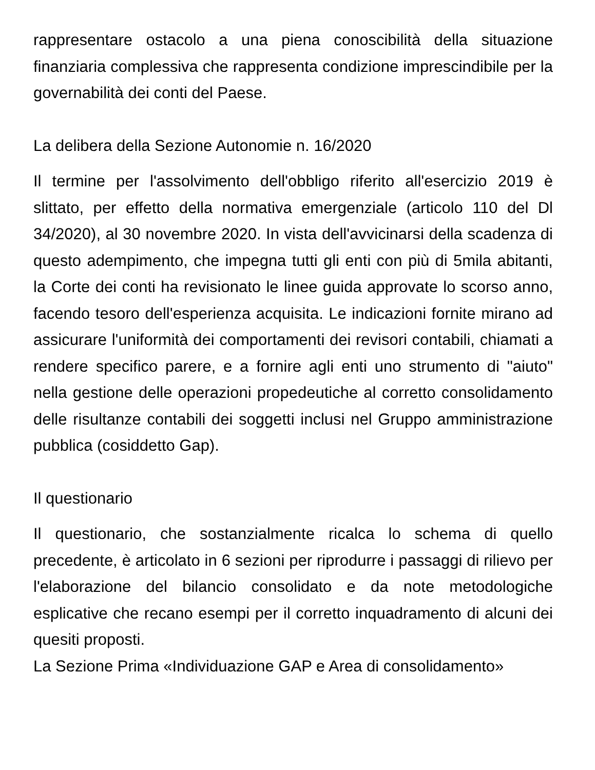rappresentare ostacolo a una piena conoscibilità della situazione finanziaria complessiva che rappresenta condizione imprescindibile per la governabilità dei conti del Paese.
La delibera della Sezione Autonomie n. 16/2020
Il termine per l'assolvimento dell'obbligo riferito all'esercizio 2019 è slittato, per effetto della normativa emergenziale (articolo 110 del Dl 34/2020), al 30 novembre 2020. In vista dell'avvicinarsi della scadenza di questo adempimento, che impegna tutti gli enti con più di 5mila abitanti, la Corte dei conti ha revisionato le linee guida approvate lo scorso anno, facendo tesoro dell'esperienza acquisita. Le indicazioni fornite mirano ad assicurare l'uniformità dei comportamenti dei revisori contabili, chiamati a rendere specifico parere, e a fornire agli enti uno strumento di "aiuto" nella gestione delle operazioni propedeutiche al corretto consolidamento delle risultanze contabili dei soggetti inclusi nel Gruppo amministrazione pubblica (cosiddetto Gap).
Il questionario
Il questionario, che sostanzialmente ricalca lo schema di quello precedente, è articolato in 6 sezioni per riprodurre i passaggi di rilievo per l'elaborazione del bilancio consolidato e da note metodologiche esplicative che recano esempi per il corretto inquadramento di alcuni dei quesiti proposti.
La Sezione Prima «Individuazione GAP e Area di consolidamento»